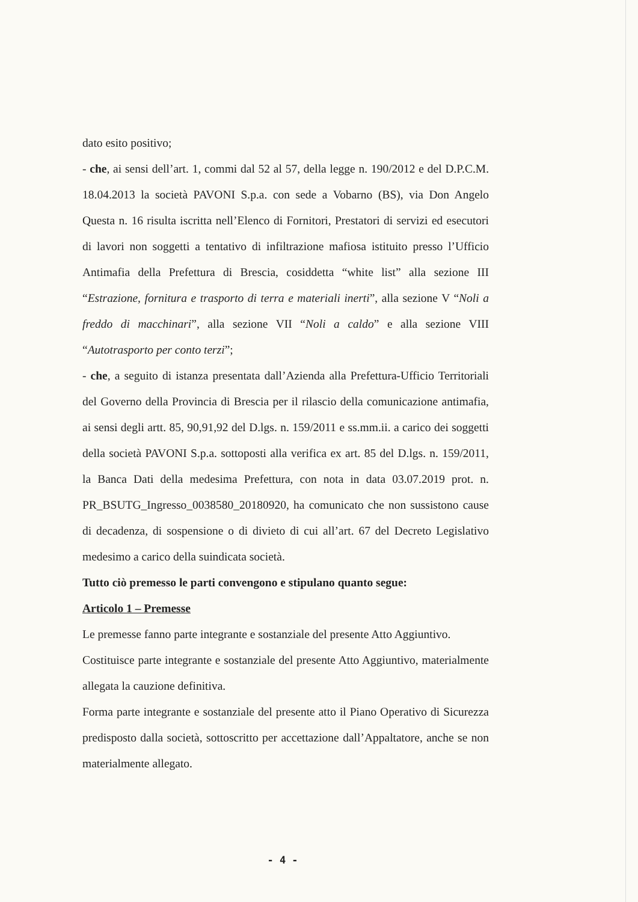dato esito positivo;
- che, ai sensi dell’art. 1, commi dal 52 al 57, della legge n. 190/2012 e del D.P.C.M. 18.04.2013 la società PAVONI S.p.a. con sede a Vobarno (BS), via Don Angelo Questa n. 16 risulta iscritta nell’Elenco di Fornitori, Prestatori di servizi ed esecutori di lavori non soggetti a tentativo di infiltrazione mafiosa istituito presso l’Ufficio Antimafia della Prefettura di Brescia, cosiddetta “white list” alla sezione III “Estrazione, fornitura e trasporto di terra e materiali inerti”, alla sezione V “Noli a freddo di macchinari”, alla sezione VII “Noli a caldo” e alla sezione VIII “Autotrasporto per conto terzi”;
- che, a seguito di istanza presentata dall’Azienda alla Prefettura-Ufficio Territoriali del Governo della Provincia di Brescia per il rilascio della comunicazione antimafia, ai sensi degli artt. 85, 90,91,92 del D.lgs. n. 159/2011 e ss.mm.ii. a carico dei soggetti della società PAVONI S.p.a. sottoposti alla verifica ex art. 85 del D.lgs. n. 159/2011, la Banca Dati della medesima Prefettura, con nota in data 03.07.2019 prot. n. PR_BSUTG_Ingresso_0038580_20180920, ha comunicato che non sussistono cause di decadenza, di sospensione o di divieto di cui all’art. 67 del Decreto Legislativo medesimo a carico della suindicata società.
Tutto ciò premesso le parti convengono e stipulano quanto segue:
Articolo 1 – Premesse
Le premesse fanno parte integrante e sostanziale del presente Atto Aggiuntivo.
Costituisce parte integrante e sostanziale del presente Atto Aggiuntivo, materialmente allegata la cauzione definitiva.
Forma parte integrante e sostanziale del presente atto il Piano Operativo di Sicurezza predisposto dalla società, sottoscritto per accettazione dall’Appaltatore, anche se non materialmente allegato.
- 4 -